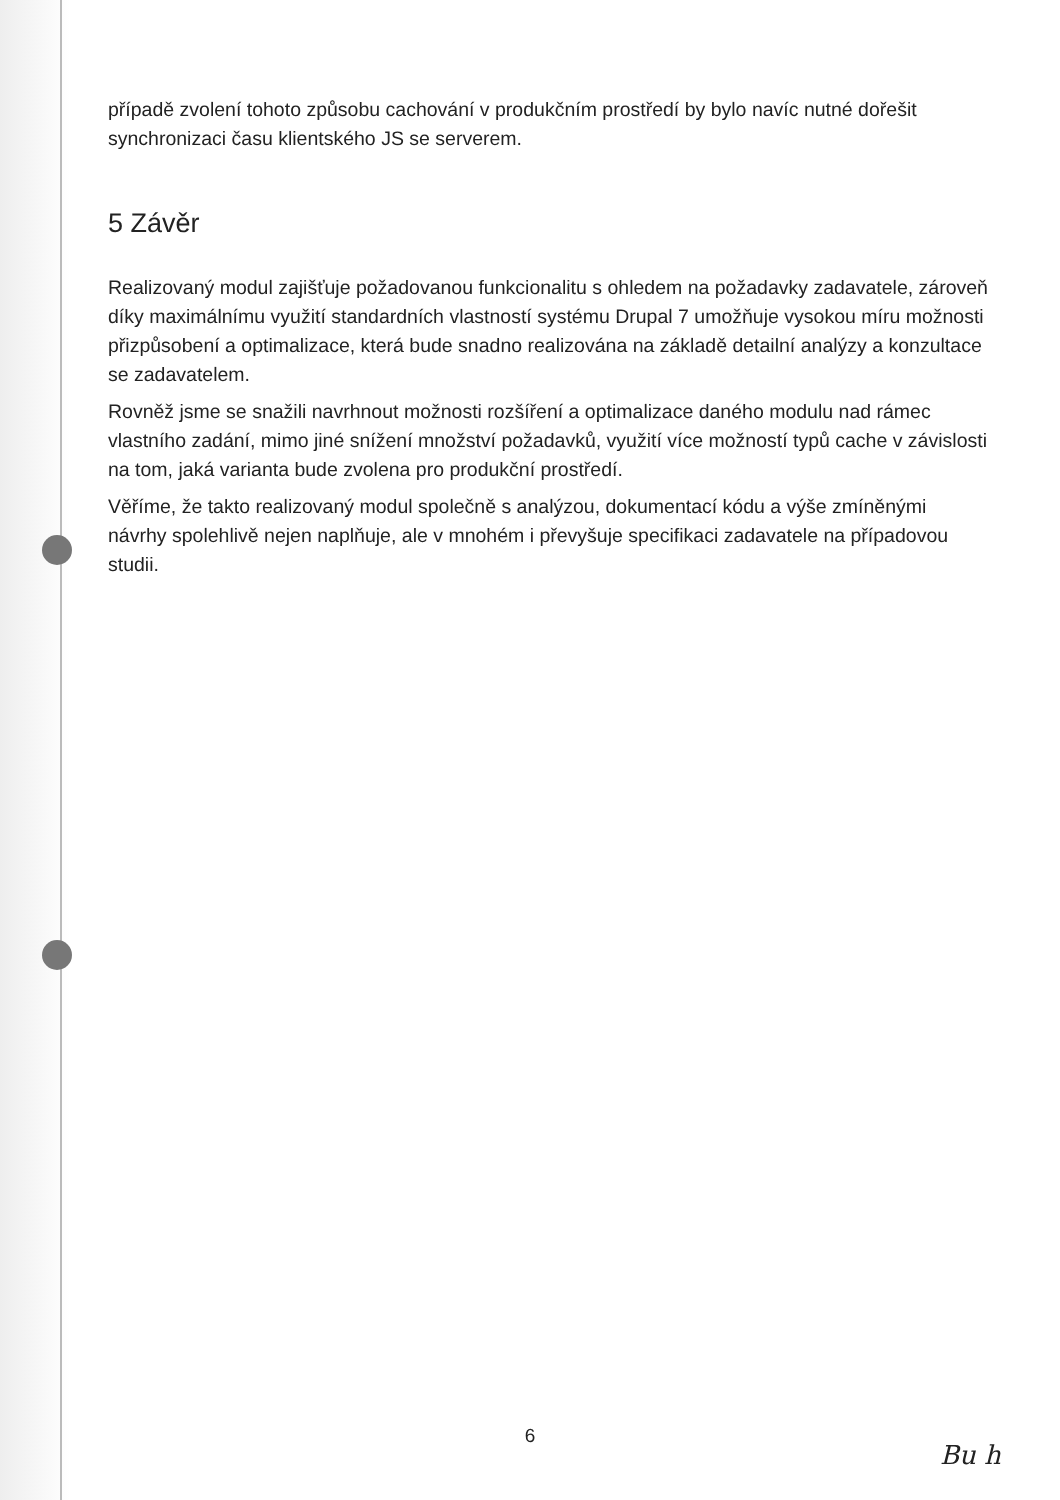případě zvolení tohoto způsobu cachování v produkčním prostředí by bylo navíc nutné dořešit synchronizaci času klientského JS se serverem.
5 Závěr
Realizovaný modul zajišťuje požadovanou funkcionalitu s ohledem na požadavky zadavatele, zároveň díky maximálnímu využití standardních vlastností systému Drupal 7 umožňuje vysokou míru možnosti přizpůsobení a optimalizace, která bude snadno realizována na základě detailní analýzy a konzultace se zadavatelem.
Rovněž jsme se snažili navrhnout možnosti rozšíření a optimalizace daného modulu nad rámec vlastního zadání, mimo jiné snížení množství požadavků, využití více možností typů cache v závislosti na tom, jaká varianta bude zvolena pro produkční prostředí.
Věříme, že takto realizovaný modul společně s analýzou, dokumentací kódu a výše zmíněnými návrhy spolehlivě nejen naplňuje, ale v mnohém i převyšuje specifikaci zadavatele na případovou studii.
6
Bu h